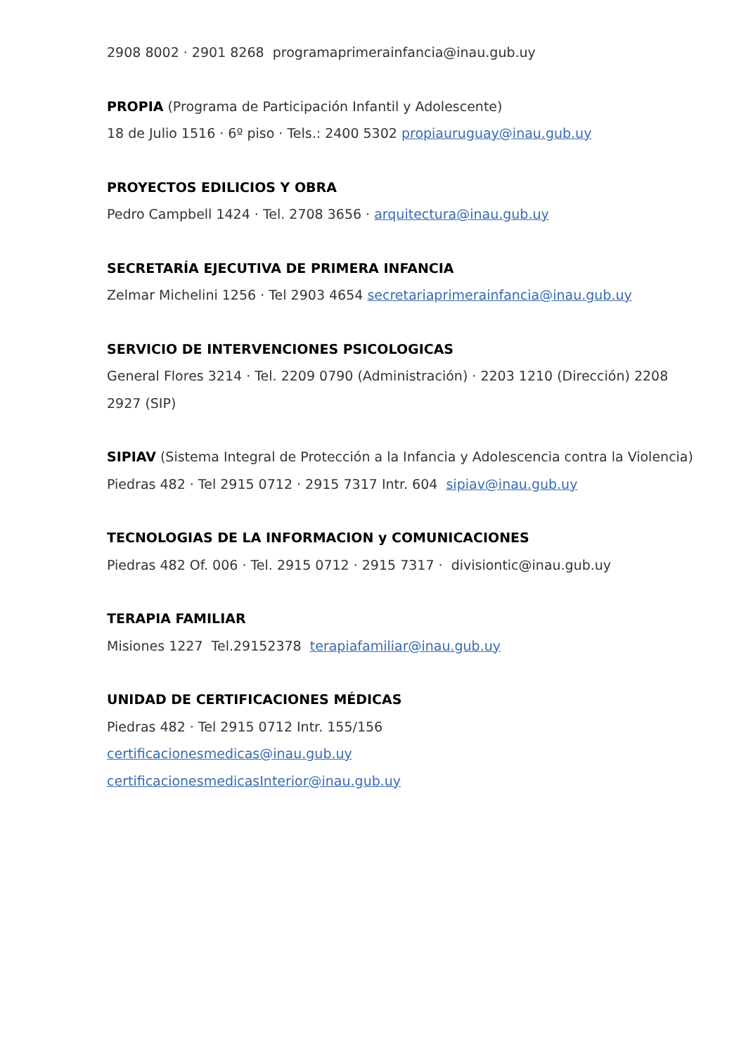2908 8002 · 2901 8268 programaprimerainfancia@inau.gub.uy
PROPIA (Programa de Participación Infantil y Adolescente)
18 de Julio 1516 · 6º piso · Tels.: 2400 5302 propiauruguay@inau.gub.uy
PROYECTOS EDILICIOS Y OBRA
Pedro Campbell 1424 · Tel. 2708 3656 · arquitectura@inau.gub.uy
SECRETARÍA EJECUTIVA DE PRIMERA INFANCIA
Zelmar Michelini 1256 · Tel 2903 4654 secretariaprimerainfancia@inau.gub.uy
SERVICIO DE INTERVENCIONES PSICOLOGICAS
General Flores 3214 · Tel. 2209 0790 (Administración) · 2203 1210 (Dirección) 2208 2927 (SIP)
SIPIAV (Sistema Integral de Protección a la Infancia y Adolescencia contra la Violencia)
Piedras 482 · Tel 2915 0712 · 2915 7317 Intr. 604 sipiav@inau.gub.uy
TECNOLOGIAS DE LA INFORMACION y COMUNICACIONES
Piedras 482 Of. 006 · Tel. 2915 0712 · 2915 7317 · divisiontic@inau.gub.uy
TERAPIA FAMILIAR
Misiones 1227 Tel.29152378 terapiafamiliar@inau.gub.uy
UNIDAD DE CERTIFICACIONES MÉDICAS
Piedras 482 · Tel 2915 0712 Intr. 155/156
certificacionesmedicas@inau.gub.uy
certificacionesmedicasInterior@inau.gub.uy